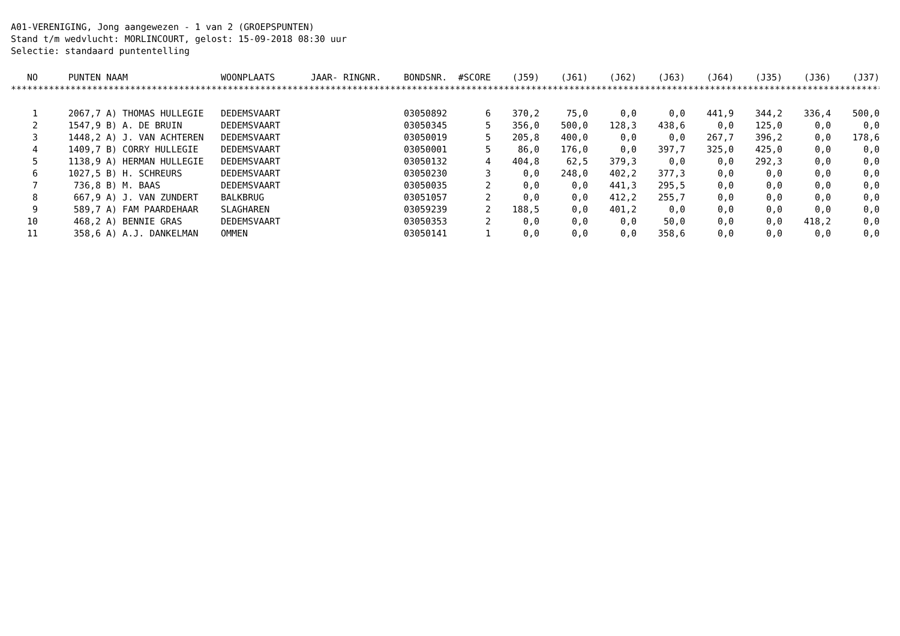A01-VERENIGING, Jong aangewezen - 1 van 2 (GROEPSPUNTEN) Stand t/m wedvlucht: MORLINCOURT, gelost: 15-09-2018 08:30 uur Selectie: standaard puntentelling
| NO | PUNTEN | NAAM | WOONPLAATS | JAAR- RINGNR. | BONDSNR. | #SCORE | (J59) | (J61) | (J62) | (J63) | (J64) | (J35) | (J36) | (J37) |
| --- | --- | --- | --- | --- | --- | --- | --- | --- | --- | --- | --- | --- | --- | --- |
| ************************************************************************************************************************************************************************************************ | | | | | | | | | | | | | | |
| 1 | 2067,7 | A) THOMAS HULLEGIE | DEDEMSVAART | | 03050892 | 6 | 370,2 | 75,0 | 0,0 | 0,0 | 441,9 | 344,2 | 336,4 | 500,0 |
| 2 | 1547,9 | B) A. DE BRUIN | DEDEMSVAART | | 03050345 | 5 | 356,0 | 500,0 | 128,3 | 438,6 | 0,0 | 125,0 | 0,0 | 0,0 |
| 3 | 1448,2 | A) J. VAN ACHTEREN | DEDEMSVAART | | 03050019 | 5 | 205,8 | 400,0 | 0,0 | 0,0 | 267,7 | 396,2 | 0,0 | 178,6 |
| 4 | 1409,7 | B) CORRY HULLEGIE | DEDEMSVAART | | 03050001 | 5 | 86,0 | 176,0 | 0,0 | 397,7 | 325,0 | 425,0 | 0,0 | 0,0 |
| 5 | 1138,9 | A) HERMAN HULLEGIE | DEDEMSVAART | | 03050132 | 4 | 404,8 | 62,5 | 379,3 | 0,0 | 0,0 | 292,3 | 0,0 | 0,0 |
| 6 | 1027,5 | B) H. SCHREURS | DEDEMSVAART | | 03050230 | 3 | 0,0 | 248,0 | 402,2 | 377,3 | 0,0 | 0,0 | 0,0 | 0,0 |
| 7 | 736,8 | B) M. BAAS | DEDEMSVAART | | 03050035 | 2 | 0,0 | 0,0 | 441,3 | 295,5 | 0,0 | 0,0 | 0,0 | 0,0 |
| 8 | 667,9 | A) J. VAN ZUNDERT | BALKBRUG | | 03051057 | 2 | 0,0 | 0,0 | 412,2 | 255,7 | 0,0 | 0,0 | 0,0 | 0,0 |
| 9 | 589,7 | A) FAM PAARDEHAAR | SLAGHAREN | | 03059239 | 2 | 188,5 | 0,0 | 401,2 | 0,0 | 0,0 | 0,0 | 0,0 | 0,0 |
| 10 | 468,2 | A) BENNIE GRAS | DEDEMSVAART | | 03050353 | 2 | 0,0 | 0,0 | 0,0 | 50,0 | 0,0 | 0,0 | 418,2 | 0,0 |
| 11 | 358,6 | A) A.J. DANKELMAN | OMMEN | | 03050141 | 1 | 0,0 | 0,0 | 0,0 | 358,6 | 0,0 | 0,0 | 0,0 | 0,0 |